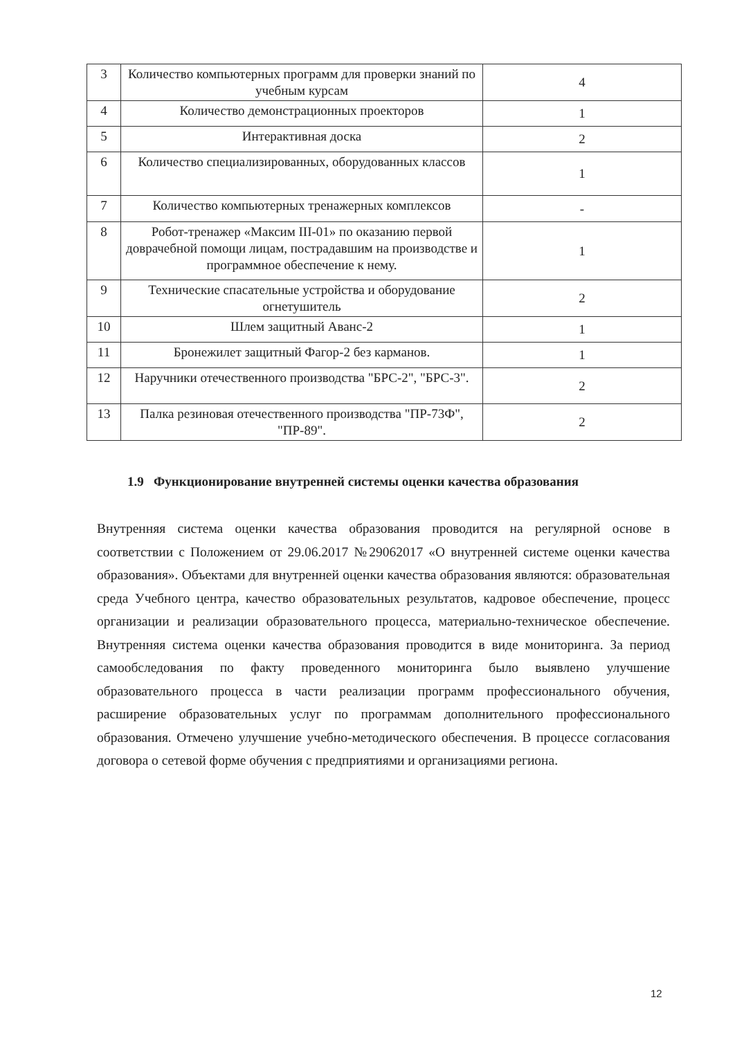| 3 | Количество компьютерных программ для проверки знаний по учебным курсам | 4 |
| 4 | Количество демонстрационных проекторов | 1 |
| 5 | Интерактивная доска | 2 |
| 6 | Количество специализированных, оборудованных классов | 1 |
| 7 | Количество компьютерных тренажерных комплексов | - |
| 8 | Робот-тренажер «Максим III-01» по оказанию первой доврачебной помощи лицам, пострадавшим на производстве и программное обеспечение к нему. | 1 |
| 9 | Технические спасательные устройства и оборудование огнетушитель | 2 |
| 10 | Шлем защитный Аванс-2 | 1 |
| 11 | Бронежилет защитный Фагор-2 без карманов. | 1 |
| 12 | Наручники отечественного производства "БРС-2", "БРС-3". | 2 |
| 13 | Палка резиновая отечественного производства "ПР-73Ф", "ПР-89". | 2 |
1.9 Функционирование внутренней системы оценки качества образования
Внутренняя система оценки качества образования проводится на регулярной основе в соответствии с Положением от 29.06.2017 №29062017 «О внутренней системе оценки качества образования». Объектами для внутренней оценки качества образования являются: образовательная среда Учебного центра, качество образовательных результатов, кадровое обеспечение, процесс организации и реализации образовательного процесса, материально-техническое обеспечение. Внутренняя система оценки качества образования проводится в виде мониторинга. За период самообследования по факту проведенного мониторинга было выявлено улучшение образовательного процесса в части реализации программ профессионального обучения, расширение образовательных услуг по программам дополнительного профессионального образования. Отмечено улучшение учебно-методического обеспечения. В процессе согласования договора о сетевой форме обучения с предприятиями и организациями региона.
12